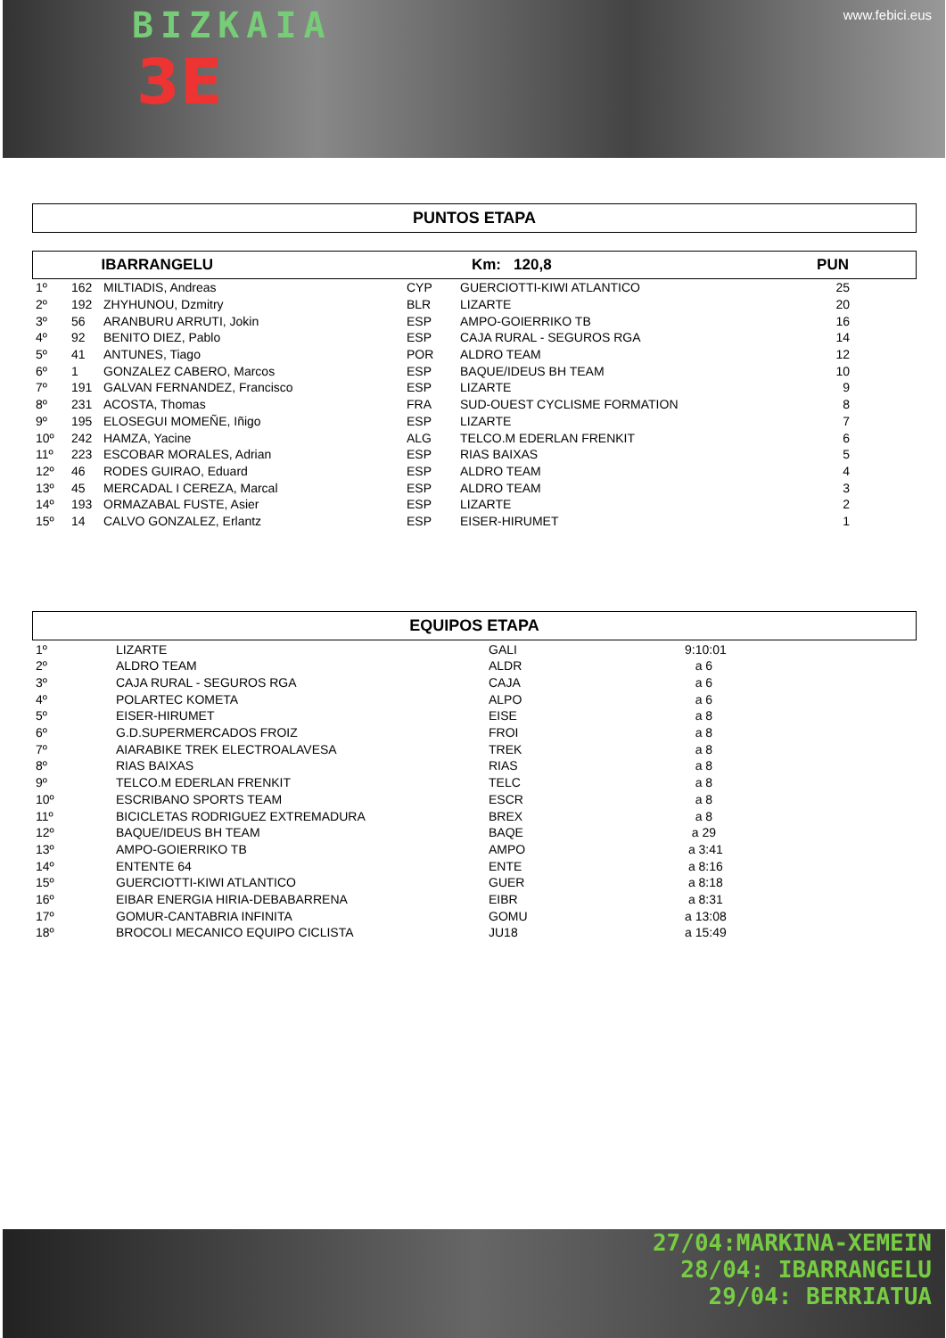www.febici.eus
BIZKAIA
3E
PUNTOS ETAPA
| | IBARRANGELU | | Km: 120,8 | PUN |
| 1º | 162 | MILTIADIS, Andreas | CYP | GUERCIOTTI-KIWI ATLANTICO | 25 |
| 2º | 192 | ZHYHUNOU, Dzmitry | BLR | LIZARTE | 20 |
| 3º | 56 | ARANBURU ARRUTI, Jokin | ESP | AMPO-GOIERRIKO TB | 16 |
| 4º | 92 | BENITO DIEZ, Pablo | ESP | CAJA RURAL - SEGUROS RGA | 14 |
| 5º | 41 | ANTUNES, Tiago | POR | ALDRO TEAM | 12 |
| 6º | 1 | GONZALEZ CABERO, Marcos | ESP | BAQUE/IDEUS BH TEAM | 10 |
| 7º | 191 | GALVAN FERNANDEZ, Francisco | ESP | LIZARTE | 9 |
| 8º | 231 | ACOSTA, Thomas | FRA | SUD-OUEST CYCLISME FORMATION | 8 |
| 9º | 195 | ELOSEGUI MOMEÑE, Iñigo | ESP | LIZARTE | 7 |
| 10º | 242 | HAMZA, Yacine | ALG | TELCO.M EDERLAN FRENKIT | 6 |
| 11º | 223 | ESCOBAR MORALES, Adrian | ESP | RIAS BAIXAS | 5 |
| 12º | 46 | RODES GUIRAO, Eduard | ESP | ALDRO TEAM | 4 |
| 13º | 45 | MERCADAL I CEREZA, Marcal | ESP | ALDRO TEAM | 3 |
| 14º | 193 | ORMAZABAL FUSTE, Asier | ESP | LIZARTE | 2 |
| 15º | 14 | CALVO GONZALEZ, Erlantz | ESP | EISER-HIRUMET | 1 |
EQUIPOS ETAPA
| 1º | LIZARTE | GALI | 9:10:01 |
| 2º | ALDRO TEAM | ALDR | a 6 |
| 3º | CAJA RURAL - SEGUROS RGA | CAJA | a 6 |
| 4º | POLARTEC KOMETA | ALPO | a 6 |
| 5º | EISER-HIRUMET | EISE | a 8 |
| 6º | G.D.SUPERMERCADOS FROIZ | FROI | a 8 |
| 7º | AIARABIKE TREK ELECTROALAVESA | TREK | a 8 |
| 8º | RIAS BAIXAS | RIAS | a 8 |
| 9º | TELCO.M EDERLAN FRENKIT | TELC | a 8 |
| 10º | ESCRIBANO SPORTS TEAM | ESCR | a 8 |
| 11º | BICICLETAS RODRIGUEZ EXTREMADURA | BREX | a 8 |
| 12º | BAQUE/IDEUS BH TEAM | BAQE | a 29 |
| 13º | AMPO-GOIERRIKO TB | AMPO | a 3:41 |
| 14º | ENTENTE 64 | ENTE | a 8:16 |
| 15º | GUERCIOTTI-KIWI ATLANTICO | GUER | a 8:18 |
| 16º | EIBAR ENERGIA HIRIA-DEBABARRENA | EIBR | a 8:31 |
| 17º | GOMUR-CANTABRIA INFINITA | GOMU | a 13:08 |
| 18º | BROCOLI MECANICO EQUIPO CICLISTA | JU18 | a 15:49 |
27/04:MARKINA-XEMEIN
28/04: IBARRANGELU
29/04: BERRIATUA